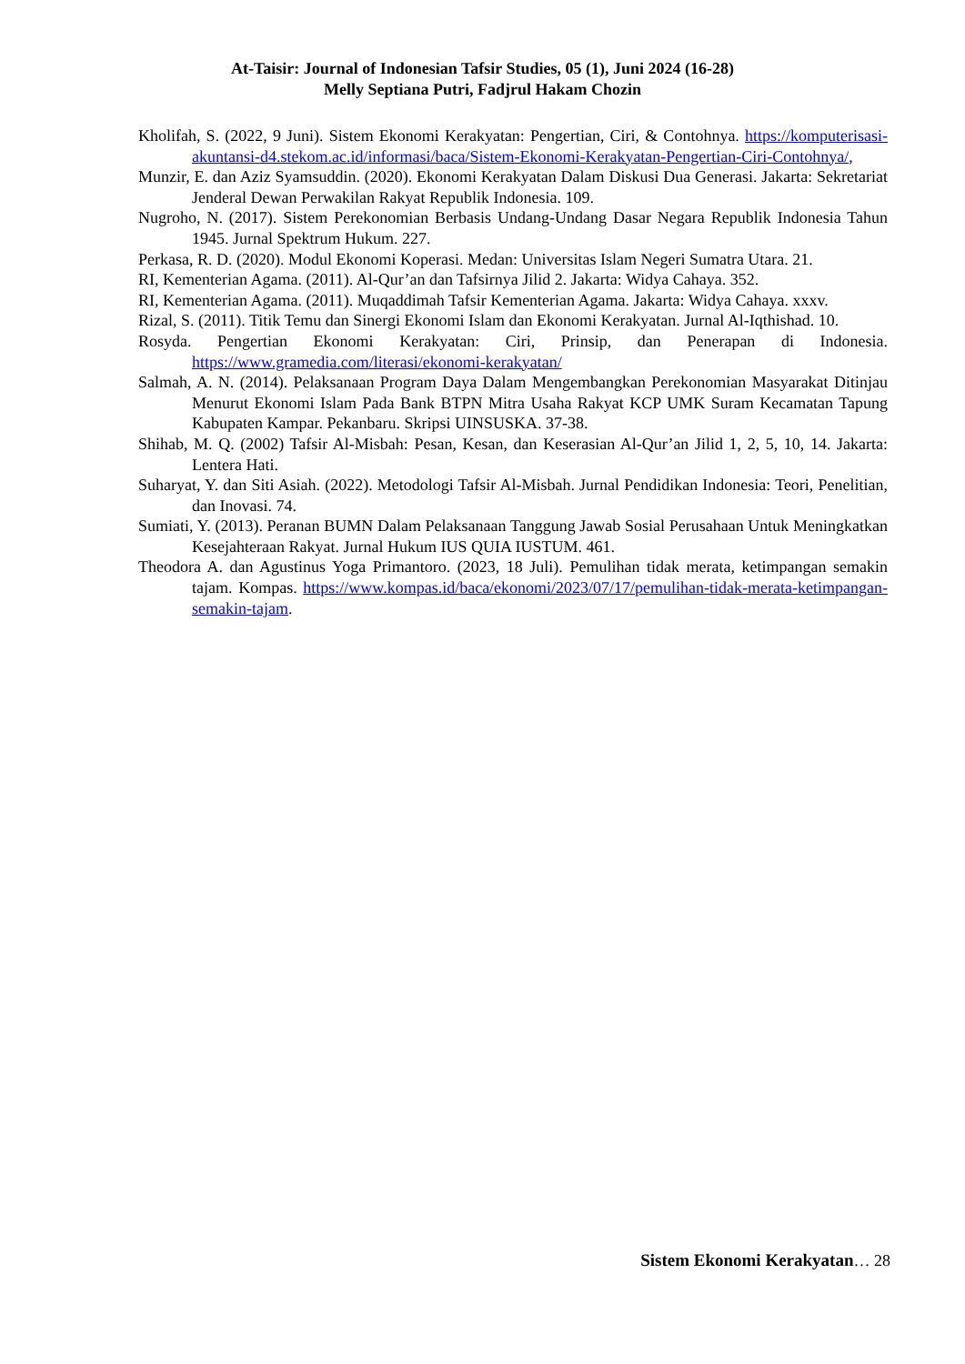At-Taisir: Journal of Indonesian Tafsir Studies, 05 (1), Juni 2024 (16-28)
Melly Septiana Putri, Fadjrul Hakam Chozin
Kholifah, S. (2022, 9 Juni). Sistem Ekonomi Kerakyatan: Pengertian, Ciri, & Contohnya. https://komputerisasi-akuntansi-d4.stekom.ac.id/informasi/baca/Sistem-Ekonomi-Kerakyatan-Pengertian-Ciri-Contohnya/,
Munzir, E. dan Aziz Syamsuddin. (2020). Ekonomi Kerakyatan Dalam Diskusi Dua Generasi. Jakarta: Sekretariat Jenderal Dewan Perwakilan Rakyat Republik Indonesia. 109.
Nugroho, N. (2017). Sistem Perekonomian Berbasis Undang-Undang Dasar Negara Republik Indonesia Tahun 1945. Jurnal Spektrum Hukum. 227.
Perkasa, R. D. (2020). Modul Ekonomi Koperasi. Medan: Universitas Islam Negeri Sumatra Utara. 21.
RI, Kementerian Agama. (2011). Al-Qur’an dan Tafsirnya Jilid 2. Jakarta: Widya Cahaya. 352.
RI, Kementerian Agama. (2011). Muqaddimah Tafsir Kementerian Agama. Jakarta: Widya Cahaya. xxxv.
Rizal, S. (2011). Titik Temu dan Sinergi Ekonomi Islam dan Ekonomi Kerakyatan. Jurnal Al-Iqthishad. 10.
Rosyda. Pengertian Ekonomi Kerakyatan: Ciri, Prinsip, dan Penerapan di Indonesia. https://www.gramedia.com/literasi/ekonomi-kerakyatan/
Salmah, A. N. (2014). Pelaksanaan Program Daya Dalam Mengembangkan Perekonomian Masyarakat Ditinjau Menurut Ekonomi Islam Pada Bank BTPN Mitra Usaha Rakyat KCP UMK Suram Kecamatan Tapung Kabupaten Kampar. Pekanbaru. Skripsi UINSUSKA. 37-38.
Shihab, M. Q. (2002) Tafsir Al-Misbah: Pesan, Kesan, dan Keserasian Al-Qur’an Jilid 1, 2, 5, 10, 14. Jakarta: Lentera Hati.
Suharyat, Y. dan Siti Asiah. (2022). Metodologi Tafsir Al-Misbah. Jurnal Pendidikan Indonesia: Teori, Penelitian, dan Inovasi. 74.
Sumiati, Y. (2013). Peranan BUMN Dalam Pelaksanaan Tanggung Jawab Sosial Perusahaan Untuk Meningkatkan Kesejahteraan Rakyat. Jurnal Hukum IUS QUIA IUSTUM. 461.
Theodora A. dan Agustinus Yoga Primantoro. (2023, 18 Juli). Pemulihan tidak merata, ketimpangan semakin tajam. Kompas. https://www.kompas.id/baca/ekonomi/2023/07/17/pemulihan-tidak-merata-ketimpangan-semakin-tajam.
Sistem Ekonomi Kerakyatan… 28